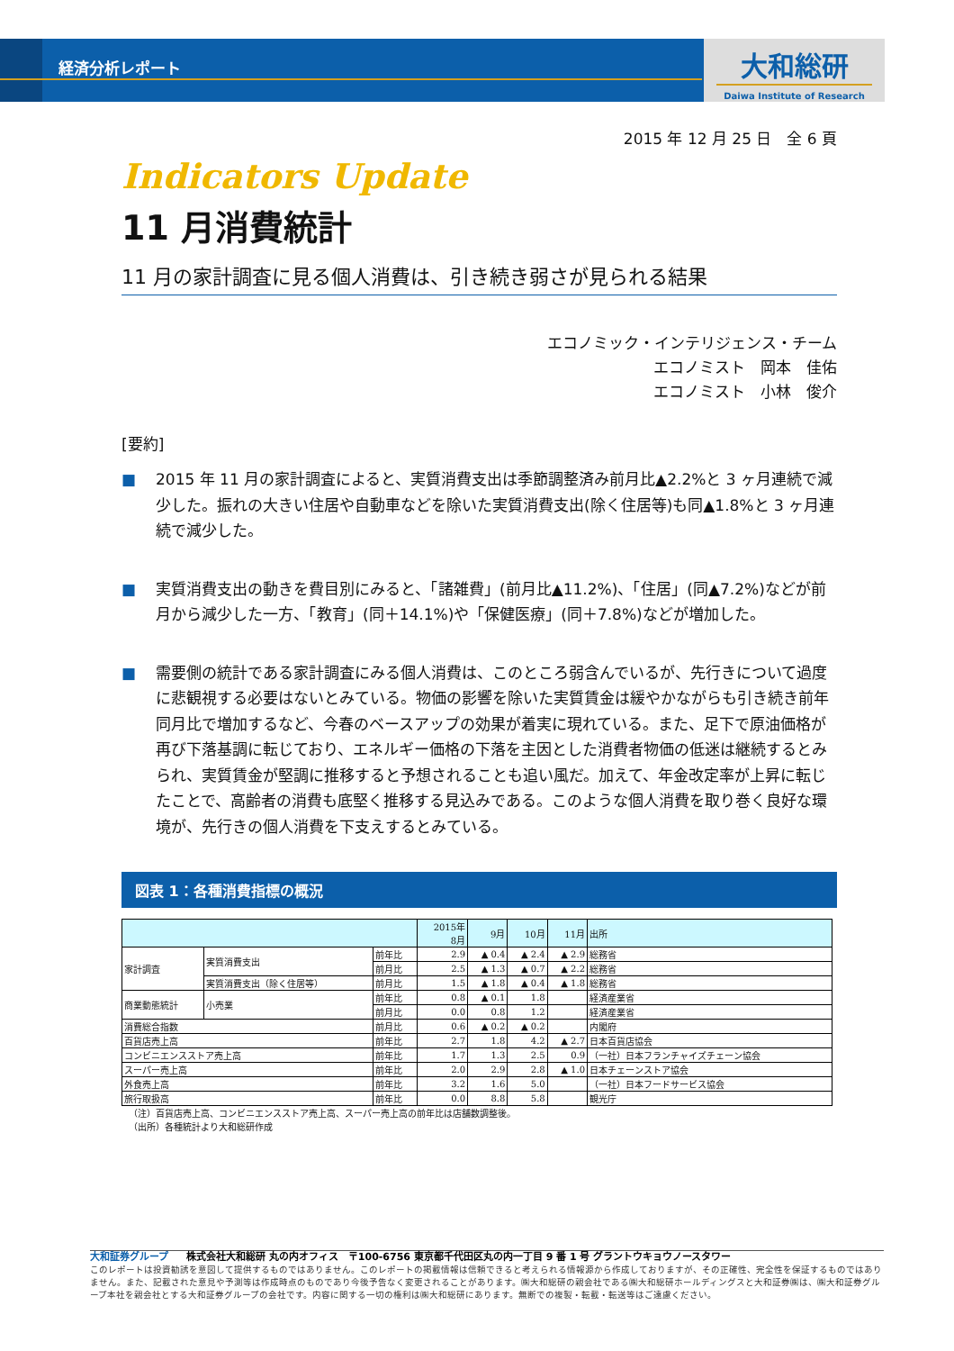経済分析レポート
大和総研
Daiwa Institute of Research
2015 年 12 月 25 日　全 6 頁
Indicators Update
11 月消費統計
11 月の家計調査に見る個人消費は、引き続き弱さが見られる結果
エコノミック・インテリジェンス・チーム
エコノミスト　岡本　佳佑
エコノミスト　小林　俊介
[要約]
■ 2015 年 11 月の家計調査によると、実質消費支出は季節調整済み前月比▲2.2%と 3 ヶ月連続で減少した。振れの大きい住居や自動車などを除いた実質消費支出(除く住居等)も同▲1.8%と 3 ヶ月連続で減少した。
■ 実質消費支出の動きを費目別にみると、「諸雑費」(前月比▲11.2%)、「住居」(同▲7.2%)などが前月から減少した一方、「教育」(同＋14.1%)や「保健医療」(同＋7.8%)などが増加した。
■ 需要側の統計である家計調査にみる個人消費は、このところ弱含んでいるが、先行きについて過度に悲観視する必要はないとみている。物価の影響を除いた実質賃金は緩やかながらも引き続き前年同月比で増加するなど、今春のベースアップの効果が着実に現れている。また、足下で原油価格が再び下落基調に転じており、エネルギー価格の下落を主因とした消費者物価の低迷は継続するとみられ、実質賃金が堅調に推移すると予想されることも追い風だ。加えて、年金改定率が上昇に転じたことで、高齢者の消費も底堅く推移する見込みである。このような個人消費を取り巻く良好な環境が、先行きの個人消費を下支えするとみている。
図表 1：各種消費指標の概況
| | | | 2015年 8月 | 9月 | 10月 | 11月 | 出所 |
| --- | --- | --- | --- | --- | --- | --- | --- |
| 家計調査 | 実質消費支出 | 前年比 | 2.9 | ▲ 0.4 | ▲ 2.4 | ▲ 2.9 | 総務省 |
| | | 前月比 | 2.5 | ▲ 1.3 | ▲ 0.7 | ▲ 2.2 | 総務省 |
| | 実質消費支出（除く住居等） | 前月比 | 1.5 | ▲ 1.8 | ▲ 0.4 | ▲ 1.8 | 総務省 |
| 商業動態統計 | 小売業 | 前年比 | 0.8 | ▲ 0.1 | 1.8 | | 経済産業省 |
| | | 前月比 | 0.0 | 0.8 | 1.2 | | 経済産業省 |
| 消費総合指数 | | 前月比 | 0.6 | ▲ 0.2 | ▲ 0.2 | | 内閣府 |
| 百貨店売上高 | | 前年比 | 2.7 | 1.8 | 4.2 | ▲ 2.7 | 日本百貨店協会 |
| コンビニエンスストア売上高 | | 前年比 | 1.7 | 1.3 | 2.5 | 0.9 | （一社）日本フランチャイズチェーン協会 |
| スーパー売上高 | | 前年比 | 2.0 | 2.9 | 2.8 | ▲ 1.0 | 日本チェーンストア協会 |
| 外食売上高 | | 前年比 | 3.2 | 1.6 | 5.0 | | （一社）日本フードサービス協会 |
| 旅行取扱高 | | 前年比 | 0.0 | 8.8 | 5.8 | | 観光庁 |
（注）百貨店売上高、コンビニエンスストア売上高、スーパー売上高の前年比は店舗数調整後。
（出所）各種統計より大和総研作成
大和証券グループ　　株式会社大和総研 丸の内オフィス　〒100-6756 東京都千代田区丸の内一丁目 9 番 1 号 グラントウキョウノースタワー
このレポートは投資勧誘を意図して提供するものではありません。このレポートの掲載情報は信頼できると考えられる情報源から作成しておりますが、その正確性、完全性を保証するものではありません。また、記載された意見や予測等は作成時点のものであり今後予告なく変更されることがあります。㈱大和総研の親会社である㈱大和総研ホールディングスと大和証券㈱は、㈱大和証券グループ本社を親会社とする大和証券グループの会社です。内容に関する一切の権利は㈱大和総研にあります。無断での複製・転載・転送等はご遠慮ください。